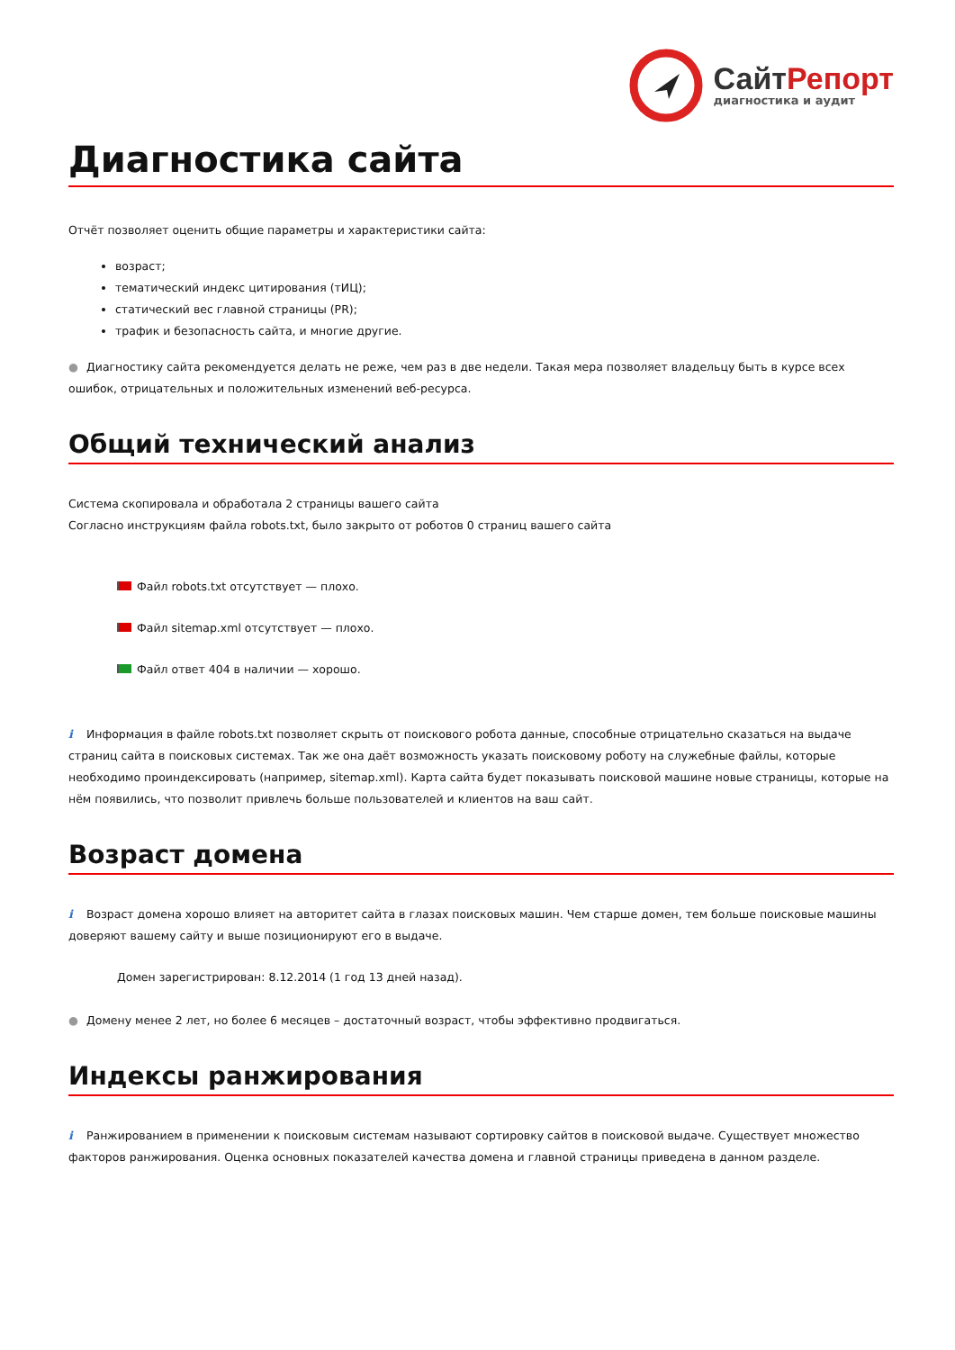СайтРепорт
диагностика и аудит
Диагностика сайта
Отчёт позволяет оценить общие параметры и характеристики сайта:
возраст;
тематический индекс цитирования (тИЦ);
статический вес главной страницы (PR);
трафик и безопасность сайта, и многие другие.
● Диагностику сайта рекомендуется делать не реже, чем раз в две недели. Такая мера позволяет владельцу быть в курсе всех ошибок, отрицательных и положительных изменений веб-ресурса.
Общий технический анализ
Система скопировала и обработала 2 страницы вашего сайта
Согласно инструкциям файла robots.txt, было закрыто от роботов 0 страниц вашего сайта
Файл robots.txt отсутствует — плохо.
Файл sitemap.xml отсутствует — плохо.
Файл ответ 404 в наличии — хорошо.
i Информация в файле robots.txt позволяет скрыть от поискового робота данные, способные отрицательно сказаться на выдаче страниц сайта в поисковых системах. Так же она даёт возможность указать поисковому роботу на служебные файлы, которые необходимо проиндексировать (например, sitemap.xml). Карта сайта будет показывать поисковой машине новые страницы, которые на нём появились, что позволит привлечь больше пользователей и клиентов на ваш сайт.
Возраст домена
i Возраст домена хорошо влияет на авторитет сайта в глазах поисковых машин. Чем старше домен, тем больше поисковые машины доверяют вашему сайту и выше позиционируют его в выдаче.
Домен зарегистрирован: 8.12.2014 (1 год 13 дней назад).
● Домену менее 2 лет, но более 6 месяцев – достаточный возраст, чтобы эффективно продвигаться.
Индексы ранжирования
i Ранжированием в применении к поисковым системам называют сортировку сайтов в поисковой выдаче. Существует множество факторов ранжирования. Оценка основных показателей качества домена и главной страницы приведена в данном разделе.